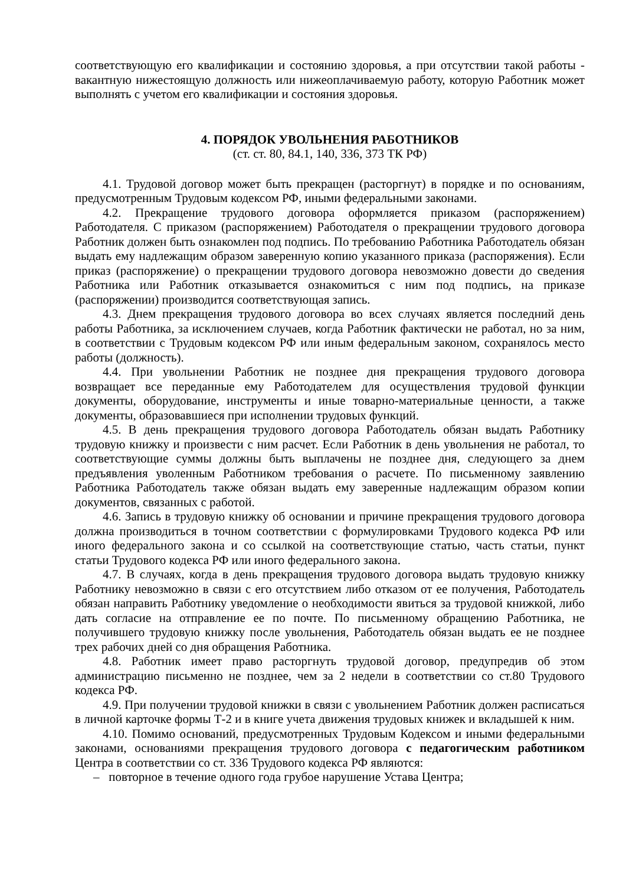соответствующую его квалификации и состоянию здоровья, а при отсутствии такой работы - вакантную нижестоящую должность или нижеоплачиваемую работу, которую Работник может выполнять с учетом его квалификации и состояния здоровья.
4. ПОРЯДОК УВОЛЬНЕНИЯ РАБОТНИКОВ
(ст. ст. 80, 84.1, 140, 336, 373 ТК РФ)
4.1. Трудовой договор может быть прекращен (расторгнут) в порядке и по основаниям, предусмотренным Трудовым кодексом РФ, иными федеральными законами.
4.2. Прекращение трудового договора оформляется приказом (распоряжением) Работодателя. С приказом (распоряжением) Работодателя о прекращении трудового договора Работник должен быть ознакомлен под подпись. По требованию Работника Работодатель обязан выдать ему надлежащим образом заверенную копию указанного приказа (распоряжения). Если приказ (распоряжение) о прекращении трудового договора невозможно довести до сведения Работника или Работник отказывается ознакомиться с ним под подпись, на приказе (распоряжении) производится соответствующая запись.
4.3. Днем прекращения трудового договора во всех случаях является последний день работы Работника, за исключением случаев, когда Работник фактически не работал, но за ним, в соответствии с Трудовым кодексом РФ или иным федеральным законом, сохранялось место работы (должность).
4.4. При увольнении Работник не позднее дня прекращения трудового договора возвращает все переданные ему Работодателем для осуществления трудовой функции документы, оборудование, инструменты и иные товарно-материальные ценности, а также документы, образовавшиеся при исполнении трудовых функций.
4.5. В день прекращения трудового договора Работодатель обязан выдать Работнику трудовую книжку и произвести с ним расчет. Если Работник в день увольнения не работал, то соответствующие суммы должны быть выплачены не позднее дня, следующего за днем предъявления уволенным Работником требования о расчете. По письменному заявлению Работника Работодатель также обязан выдать ему заверенные надлежащим образом копии документов, связанных с работой.
4.6. Запись в трудовую книжку об основании и причине прекращения трудового договора должна производиться в точном соответствии с формулировками Трудового кодекса РФ или иного федерального закона и со ссылкой на соответствующие статью, часть статьи, пункт статьи Трудового кодекса РФ или иного федерального закона.
4.7. В случаях, когда в день прекращения трудового договора выдать трудовую книжку Работнику невозможно в связи с его отсутствием либо отказом от ее получения, Работодатель обязан направить Работнику уведомление о необходимости явиться за трудовой книжкой, либо дать согласие на отправление ее по почте. По письменному обращению Работника, не получившего трудовую книжку после увольнения, Работодатель обязан выдать ее не позднее трех рабочих дней со дня обращения Работника.
4.8. Работник имеет право расторгнуть трудовой договор, предупредив об этом администрацию письменно не позднее, чем за 2 недели в соответствии со ст.80 Трудового кодекса РФ.
4.9. При получении трудовой книжки в связи с увольнением Работник должен расписаться в личной карточке формы Т-2 и в книге учета движения трудовых книжек и вкладышей к ним.
4.10. Помимо оснований, предусмотренных Трудовым Кодексом и иными федеральными законами, основаниями прекращения трудового договора с педагогическим работником Центра в соответствии со ст. 336 Трудового кодекса РФ являются:
– повторное в течение одного года грубое нарушение Устава Центра;